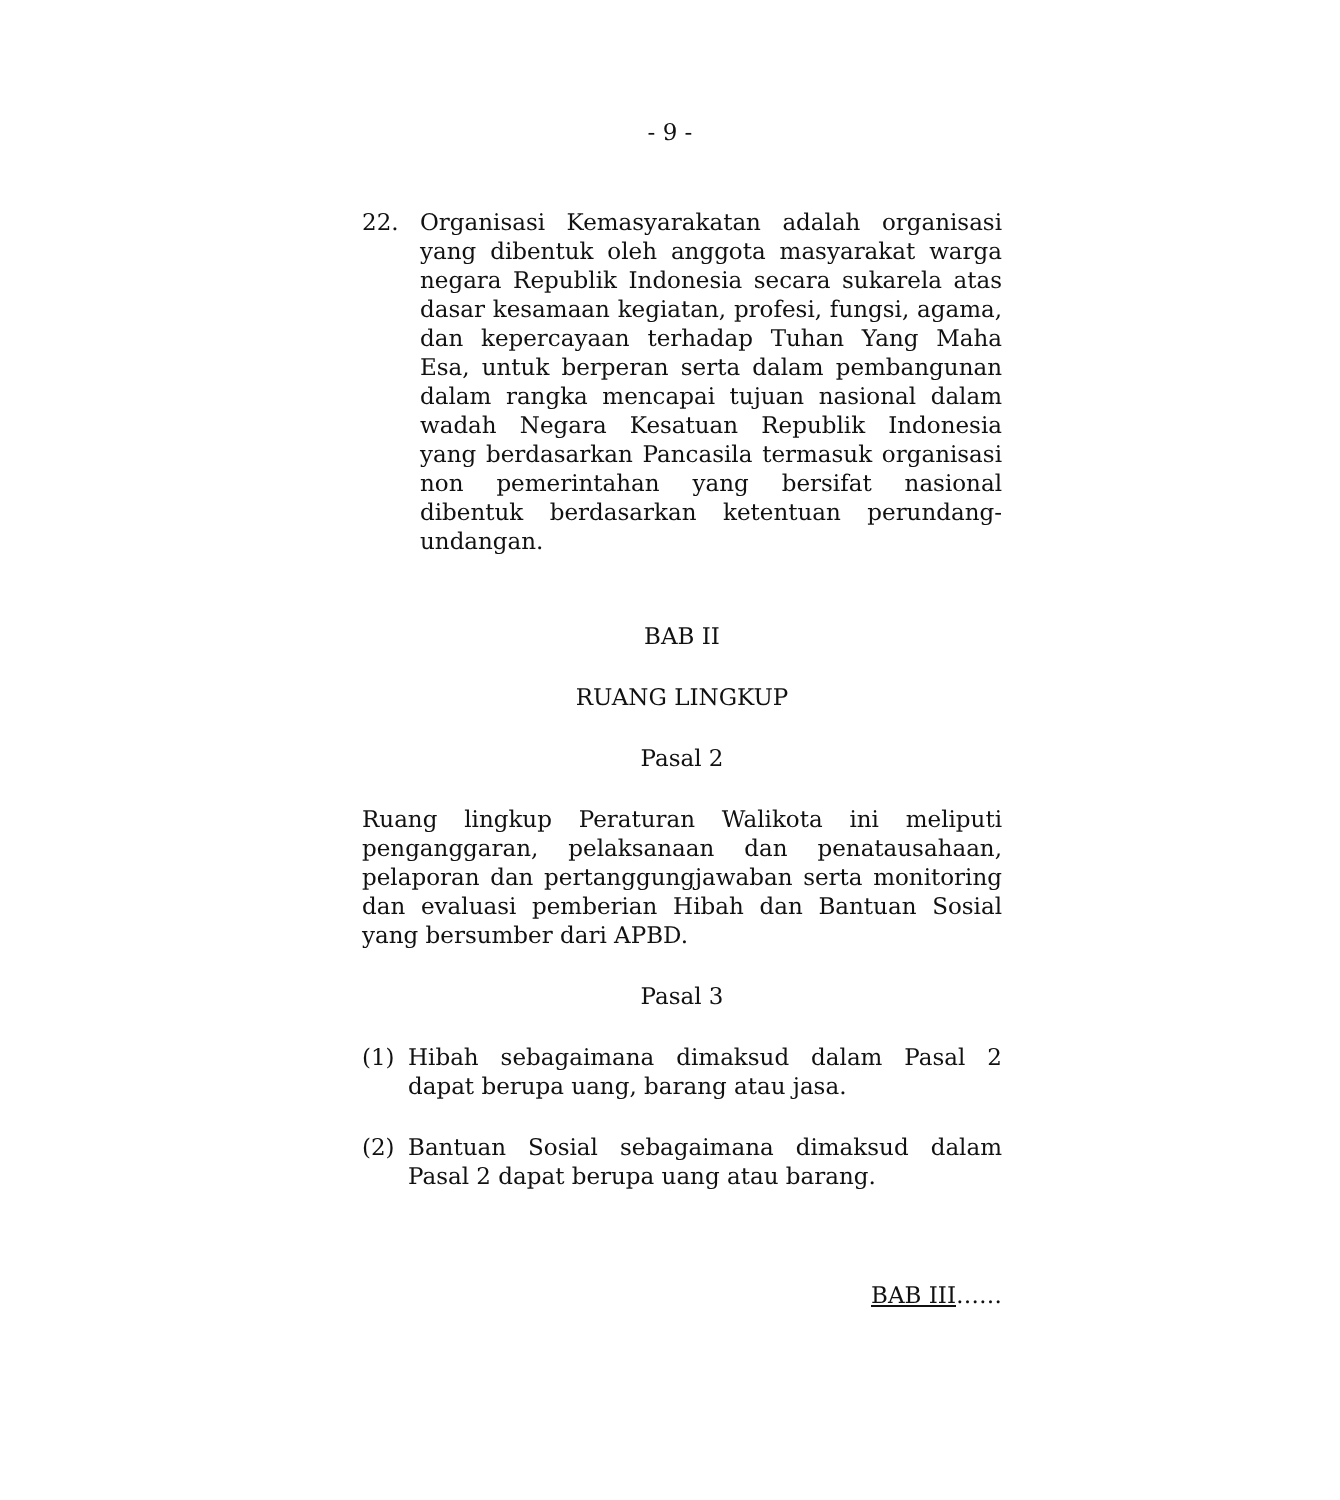- 9 -
22. Organisasi Kemasyarakatan adalah organisasi yang dibentuk oleh anggota masyarakat warga negara Republik Indonesia secara sukarela atas dasar kesamaan kegiatan, profesi, fungsi, agama, dan kepercayaan terhadap Tuhan Yang Maha Esa, untuk berperan serta dalam pembangunan dalam rangka mencapai tujuan nasional dalam wadah Negara Kesatuan Republik Indonesia yang berdasarkan Pancasila termasuk organisasi non pemerintahan yang bersifat nasional dibentuk berdasarkan ketentuan perundang-undangan.
BAB II
RUANG LINGKUP
Pasal 2
Ruang lingkup Peraturan Walikota ini meliputi penganggaran, pelaksanaan dan penatausahaan, pelaporan dan pertanggungjawaban serta monitoring dan evaluasi pemberian Hibah dan Bantuan Sosial yang bersumber dari APBD.
Pasal 3
(1) Hibah sebagaimana dimaksud dalam Pasal 2 dapat berupa uang, barang atau jasa.
(2) Bantuan Sosial sebagaimana dimaksud dalam Pasal 2 dapat berupa uang atau barang.
BAB III……